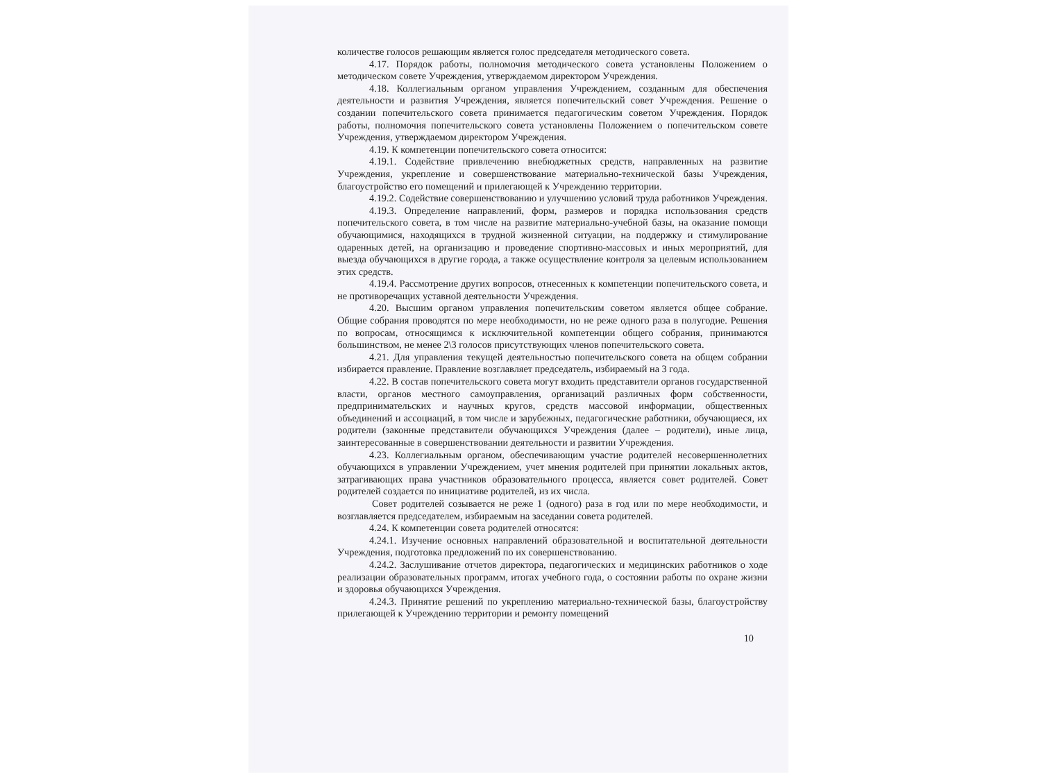количестве голосов решающим является голос председателя методического совета.
4.17. Порядок работы, полномочия методического совета установлены Положением о методическом совете Учреждения, утверждаемом директором Учреждения.
4.18. Коллегиальным органом управления Учреждением, созданным для обеспечения деятельности и развития Учреждения, является попечительский совет Учреждения. Решение о создании попечительского совета принимается педагогическим советом Учреждения. Порядок работы, полномочия попечительского совета установлены Положением о попечительском совете Учреждения, утверждаемом директором Учреждения.
4.19. К компетенции попечительского совета относится:
4.19.1. Содействие привлечению внебюджетных средств, направленных на развитие Учреждения, укрепление и совершенствование материально-технической базы Учреждения, благоустройство его помещений и прилегающей к Учреждению территории.
4.19.2. Содействие совершенствованию и улучшению условий труда работников Учреждения.
4.19.3. Определение направлений, форм, размеров и порядка использования средств попечительского совета, в том числе на развитие материально-учебной базы, на оказание помощи обучающимися, находящихся в трудной жизненной ситуации, на поддержку и стимулирование одаренных детей, на организацию и проведение спортивно-массовых и иных мероприятий, для выезда обучающихся в другие города, а также осуществление контроля за целевым использованием этих средств.
4.19.4. Рассмотрение других вопросов, отнесенных к компетенции попечительского совета, и не противоречащих уставной деятельности Учреждения.
4.20. Высшим органом управления попечительским советом является общее собрание. Общие собрания проводятся по мере необходимости, но не реже одного раза в полугодие. Решения по вопросам, относящимся к исключительной компетенции общего собрания, принимаются большинством, не менее 2\3 голосов присутствующих членов попечительского совета.
4.21. Для управления текущей деятельностью попечительского совета на общем собрании избирается правление. Правление возглавляет председатель, избираемый на 3 года.
4.22. В состав попечительского совета могут входить представители органов государственной власти, органов местного самоуправления, организаций различных форм собственности, предпринимательских и научных кругов, средств массовой информации, общественных объединений и ассоциаций, в том числе и зарубежных, педагогические работники, обучающиеся, их родители (законные представители обучающихся Учреждения (далее – родители), иные лица, заинтересованные в совершенствовании деятельности и развитии Учреждения.
4.23. Коллегиальным органом, обеспечивающим участие родителей несовершеннолетних обучающихся в управлении Учреждением, учет мнения родителей при принятии локальных актов, затрагивающих права участников образовательного процесса, является совет родителей. Совет родителей создается по инициативе родителей, из их числа.
Совет родителей созывается не реже 1 (одного) раза в год или по мере необходимости, и возглавляется председателем, избираемым на заседании совета родителей.
4.24. К компетенции совета родителей относятся:
4.24.1. Изучение основных направлений образовательной и воспитательной деятельности Учреждения, подготовка предложений по их совершенствованию.
4.24.2. Заслушивание отчетов директора, педагогических и медицинских работников о ходе реализации образовательных программ, итогах учебного года, о состоянии работы по охране жизни и здоровья обучающихся Учреждения.
4.24.3. Принятие решений по укреплению материально-технической базы, благоустройству прилегающей к Учреждению территории и ремонту помещений
10